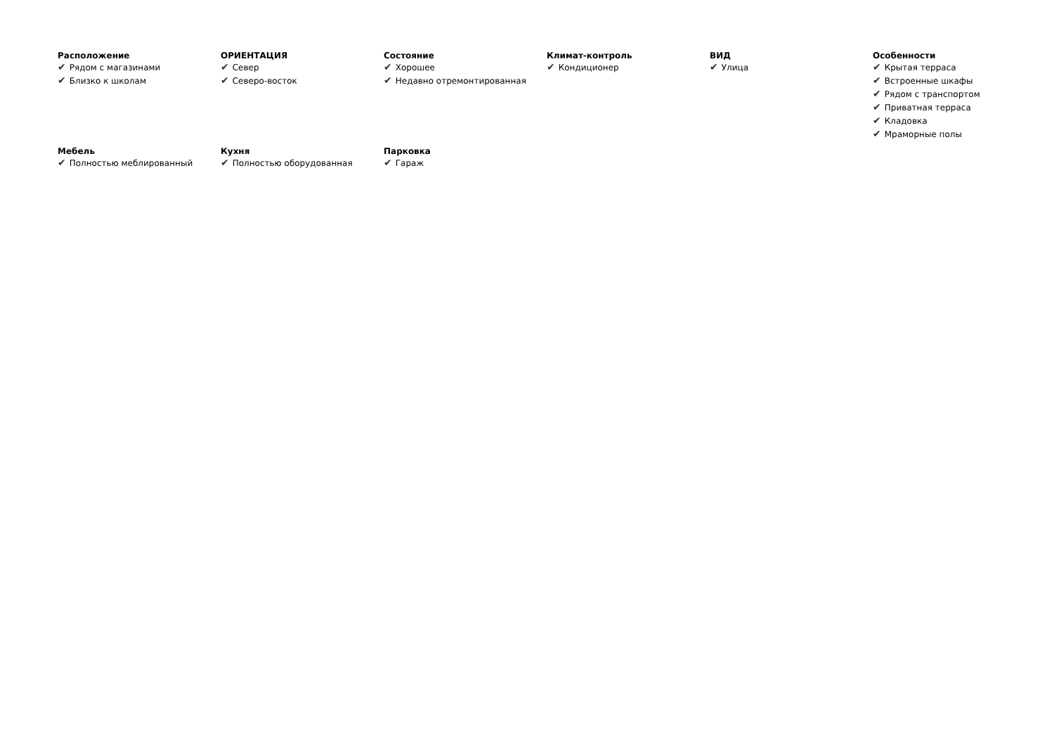Расположение
✔ Рядом с магазинами
✔ Близко к школам
ОРИЕНТАЦИЯ
✔ Север
✔ Северо-восток
Состояние
✔ Хорошее
✔ Недавно отремонтированная
Климат-контроль
✔ Кондиционер
ВИД
✔ Улица
Особенности
✔ Крытая терраса
✔ Встроенные шкафы
✔ Рядом с транспортом
✔ Приватная терраса
✔ Кладовка
✔ Мраморные полы
Мебель
✔ Полностью меблированный
Кухня
✔ Полностью оборудованная
Парковка
✔ Гараж